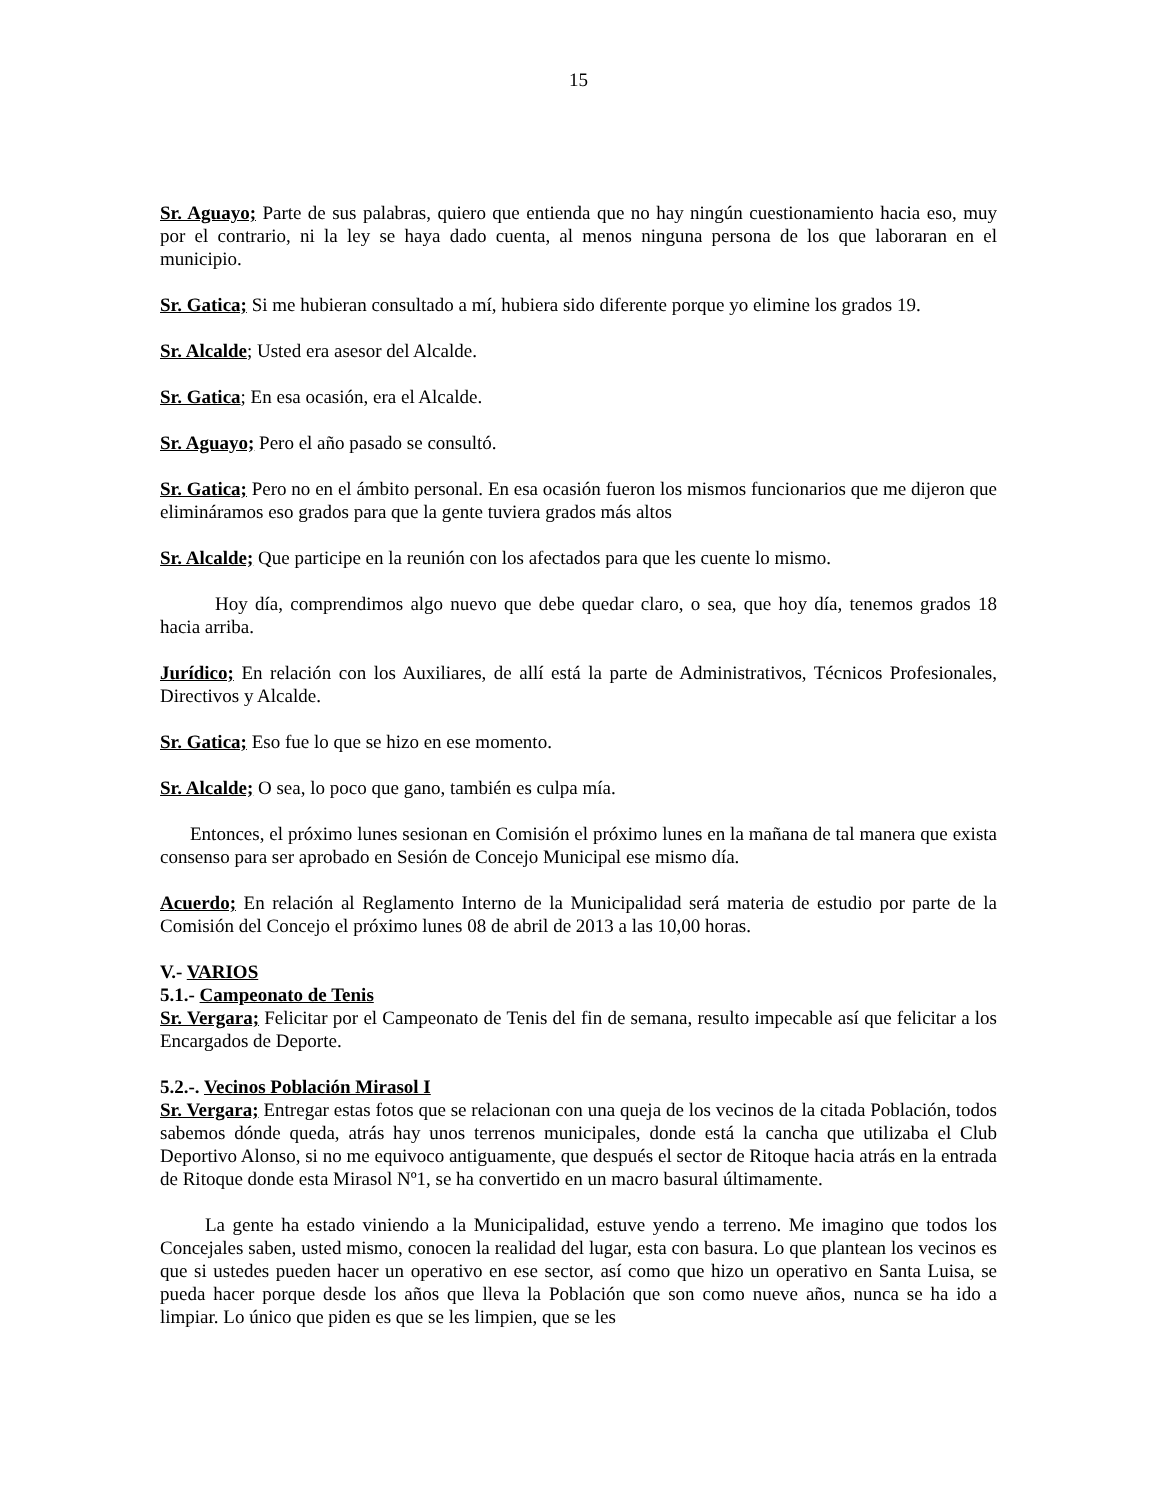15
Sr. Aguayo; Parte de sus palabras, quiero que entienda que no hay ningún cuestionamiento hacia eso, muy por el contrario, ni la ley se haya dado cuenta, al menos ninguna persona de los que laboraran en el municipio.
Sr. Gatica; Si me hubieran consultado a mí, hubiera sido diferente porque yo elimine los grados 19.
Sr. Alcalde; Usted era asesor del Alcalde.
Sr. Gatica; En esa ocasión, era el Alcalde.
Sr. Aguayo; Pero el año pasado se consultó.
Sr. Gatica; Pero no en el ámbito personal. En esa ocasión fueron los mismos funcionarios que me dijeron que elimináramos eso grados para que la gente tuviera grados más altos
Sr. Alcalde; Que participe en la reunión con los afectados para que les cuente lo mismo.
Hoy día, comprendimos algo nuevo que debe quedar claro, o sea, que hoy día, tenemos grados 18 hacia arriba.
Jurídico; En relación con los Auxiliares, de allí está la parte de Administrativos, Técnicos Profesionales, Directivos y Alcalde.
Sr. Gatica; Eso fue lo que se hizo en ese momento.
Sr. Alcalde; O sea, lo poco que gano, también es culpa mía.
Entonces, el próximo lunes sesionan en Comisión el próximo lunes en la mañana de tal manera que exista consenso para ser aprobado en Sesión de Concejo Municipal ese mismo día.
Acuerdo; En relación al Reglamento Interno de la Municipalidad será materia de estudio por parte de la Comisión del Concejo el próximo lunes 08 de abril de 2013 a las 10,00 horas.
V.- VARIOS
5.1.- Campeonato de Tenis
Sr. Vergara; Felicitar por el Campeonato de Tenis del fin de semana, resulto impecable así que felicitar a los Encargados de Deporte.
5.2.-. Vecinos Población Mirasol I
Sr. Vergara; Entregar estas fotos que se relacionan con una queja de los vecinos de la citada Población, todos sabemos dónde queda, atrás hay unos terrenos municipales, donde está la cancha que utilizaba el Club Deportivo Alonso, si no me equivoco antiguamente, que después el sector de Ritoque hacia atrás en la entrada de Ritoque donde esta Mirasol Nº1, se ha convertido en un macro basural últimamente.
La gente ha estado viniendo a la Municipalidad, estuve yendo a terreno. Me imagino que todos los Concejales saben, usted mismo, conocen la realidad del lugar, esta con basura. Lo que plantean los vecinos es que si ustedes pueden hacer un operativo en ese sector, así como que hizo un operativo en Santa Luisa, se pueda hacer porque desde los años que lleva la Población que son como nueve años, nunca se ha ido a limpiar. Lo único que piden es que se les limpien, que se les